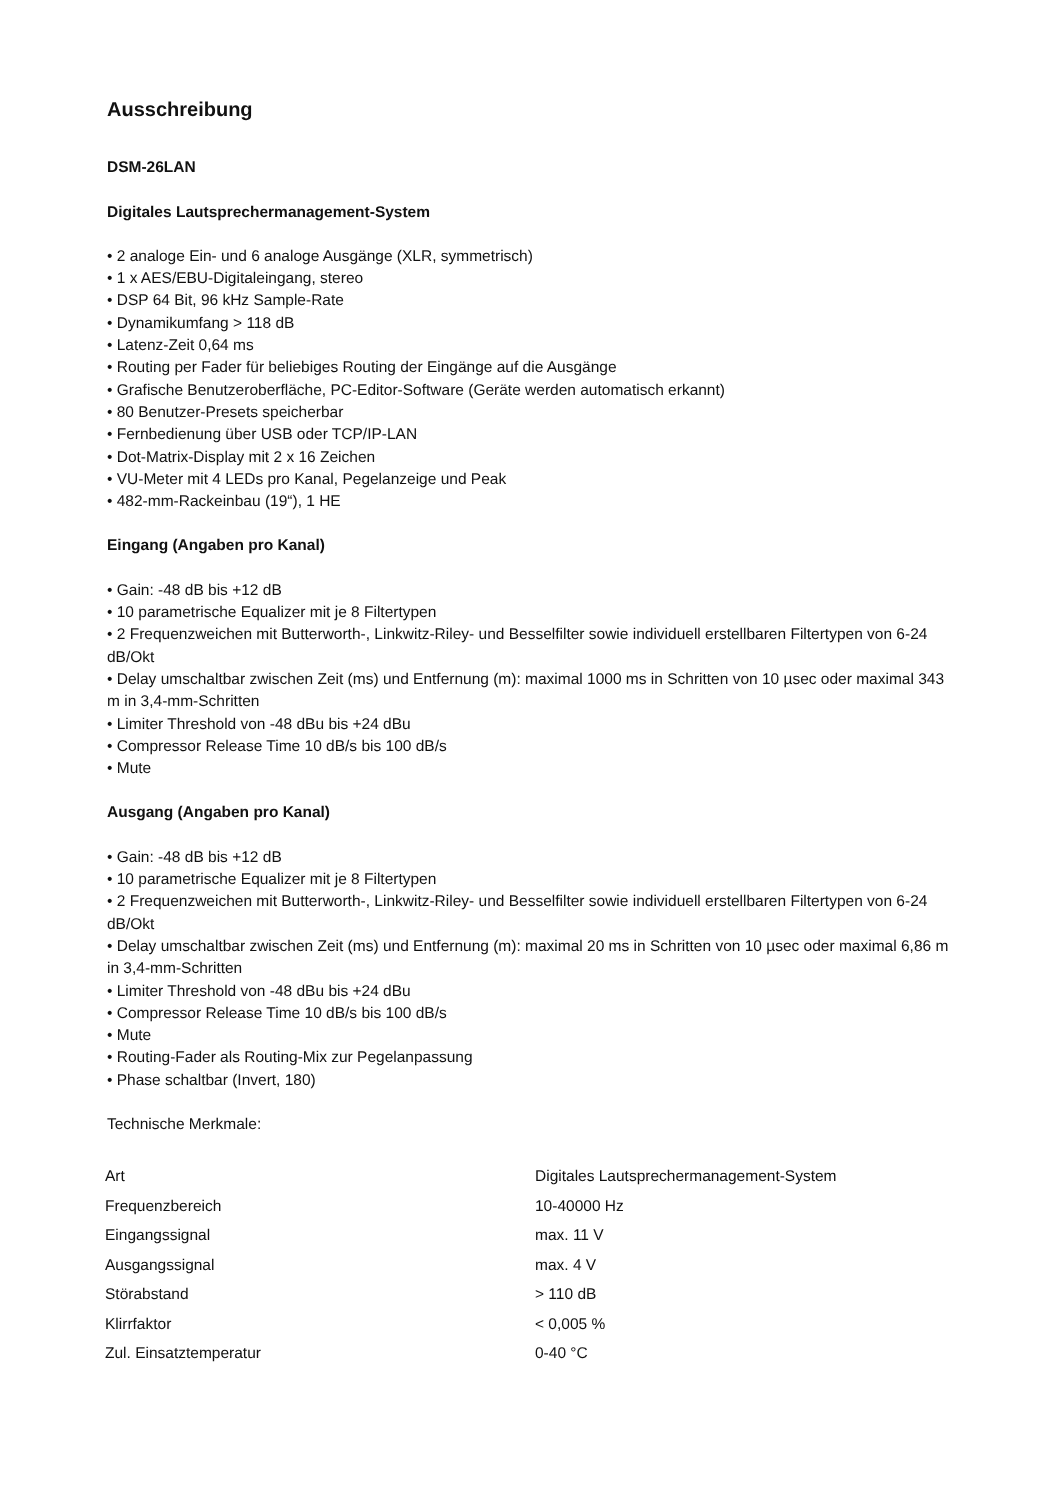Ausschreibung
DSM-26LAN
Digitales Lautsprechermanagement-System
• 2 analoge Ein- und 6 analoge Ausgänge (XLR, symmetrisch)
• 1 x AES/EBU-Digitaleingang, stereo
• DSP 64 Bit, 96 kHz Sample-Rate
• Dynamikumfang > 118 dB
• Latenz-Zeit 0,64 ms
• Routing per Fader für beliebiges Routing der Eingänge auf die Ausgänge
• Grafische Benutzeroberfläche, PC-Editor-Software (Geräte werden automatisch erkannt)
• 80 Benutzer-Presets speicherbar
• Fernbedienung über USB oder TCP/IP-LAN
• Dot-Matrix-Display mit 2 x 16 Zeichen
• VU-Meter mit 4 LEDs pro Kanal, Pegelanzeige und Peak
• 482-mm-Rackeinbau (19“), 1 HE
Eingang (Angaben pro Kanal)
• Gain: -48 dB bis +12 dB
• 10 parametrische Equalizer mit je 8 Filtertypen
• 2 Frequenzweichen mit Butterworth-, Linkwitz-Riley- und Besselfilter sowie individuell erstellbaren Filtertypen von 6-24 dB/Okt
• Delay umschaltbar zwischen Zeit (ms) und Entfernung (m): maximal 1000 ms in Schritten von 10 µsec oder maximal 343 m in 3,4-mm-Schritten
• Limiter Threshold von -48 dBu bis +24 dBu
• Compressor Release Time 10 dB/s bis 100 dB/s
• Mute
Ausgang (Angaben pro Kanal)
• Gain: -48 dB bis +12 dB
• 10 parametrische Equalizer mit je 8 Filtertypen
• 2 Frequenzweichen mit Butterworth-, Linkwitz-Riley- und Besselfilter sowie individuell erstellbaren Filtertypen von 6-24 dB/Okt
• Delay umschaltbar zwischen Zeit (ms) und Entfernung (m): maximal 20 ms in Schritten von 10 µsec oder maximal 6,86 m in 3,4-mm-Schritten
• Limiter Threshold von -48 dBu bis +24 dBu
• Compressor Release Time 10 dB/s bis 100 dB/s
• Mute
• Routing-Fader als Routing-Mix zur Pegelanpassung
• Phase schaltbar (Invert, 180)
Technische Merkmale:
| Art | Digitales Lautsprechermanagement-System |
| Frequenzbereich | 10-40000 Hz |
| Eingangssignal | max. 11 V |
| Ausgangssignal | max. 4 V |
| Störabstand | > 110 dB |
| Klirrfaktor | < 0,005 % |
| Zul. Einsatztemperatur | 0-40 °C |